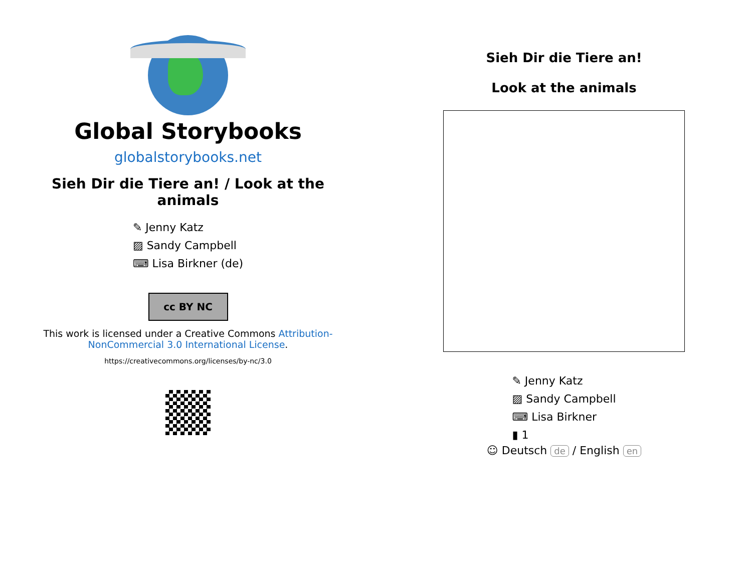Global Storybooks
globalstorybooks.net
Sieh Dir die Tiere an! / Look at the animals
✎ Jenny Katz
▨ Sandy Campbell
⌨ Lisa Birkner (de)
cc BY NC
This work is licensed under a Creative Commons Attribution-NonCommercial 3.0 International License.
https://creativecommons.org/licenses/by-nc/3.0
Sieh Dir die Tiere an!
Look at the animals
✎ Jenny Katz
▨ Sandy Campbell
⌨ Lisa Birkner
▮ 1
☺ Deutsch de / English en